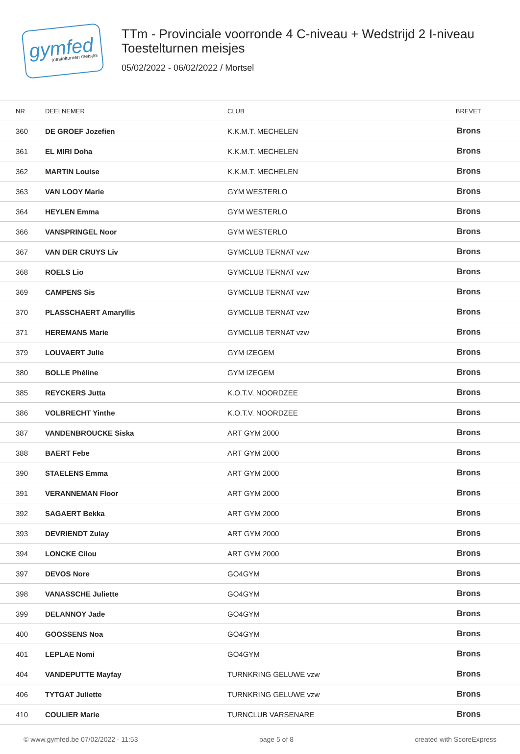gymfed
toestelturnen meisjes
TTm - Provinciale voorronde 4 C-niveau + Wedstrijd 2 I-niveau
Toestelturnen meisjes
05/02/2022 - 06/02/2022 / Mortsel
| NR | DEELNEMER | CLUB | BREVET |
| --- | --- | --- | --- |
| 360 | DE GROEF Jozefien | K.K.M.T. MECHELEN | Brons |
| 361 | EL MIRI Doha | K.K.M.T. MECHELEN | Brons |
| 362 | MARTIN Louise | K.K.M.T. MECHELEN | Brons |
| 363 | VAN LOOY Marie | GYM WESTERLO | Brons |
| 364 | HEYLEN Emma | GYM WESTERLO | Brons |
| 366 | VANSPRINGEL Noor | GYM WESTERLO | Brons |
| 367 | VAN DER CRUYS Liv | GYMCLUB TERNAT vzw | Brons |
| 368 | ROELS Lio | GYMCLUB TERNAT vzw | Brons |
| 369 | CAMPENS Sis | GYMCLUB TERNAT vzw | Brons |
| 370 | PLASSCHAERT Amaryllis | GYMCLUB TERNAT vzw | Brons |
| 371 | HEREMANS Marie | GYMCLUB TERNAT vzw | Brons |
| 379 | LOUVAERT Julie | GYM IZEGEM | Brons |
| 380 | BOLLE Phéline | GYM IZEGEM | Brons |
| 385 | REYCKERS Jutta | K.O.T.V. NOORDZEE | Brons |
| 386 | VOLBRECHT Yinthe | K.O.T.V. NOORDZEE | Brons |
| 387 | VANDENBROUCKE Siska | ART GYM 2000 | Brons |
| 388 | BAERT Febe | ART GYM 2000 | Brons |
| 390 | STAELENS Emma | ART GYM 2000 | Brons |
| 391 | VERANNEMAN Floor | ART GYM 2000 | Brons |
| 392 | SAGAERT Bekka | ART GYM 2000 | Brons |
| 393 | DEVRIENDT Zulay | ART GYM 2000 | Brons |
| 394 | LONCKE Cilou | ART GYM 2000 | Brons |
| 397 | DEVOS Nore | GO4GYM | Brons |
| 398 | VANASSCHE Juliette | GO4GYM | Brons |
| 399 | DELANNOY Jade | GO4GYM | Brons |
| 400 | GOOSSENS Noa | GO4GYM | Brons |
| 401 | LEPLAE Nomi | GO4GYM | Brons |
| 404 | VANDEPUTTE Mayfay | TURNKRING GELUWE vzw | Brons |
| 406 | TYTGAT Juliette | TURNKRING GELUWE vzw | Brons |
| 410 | COULIER Marie | TURNCLUB VARSENARE | Brons |
© www.gymfed.be 07/02/2022 - 11:53 page 5 of 8 created with ScoreExpress